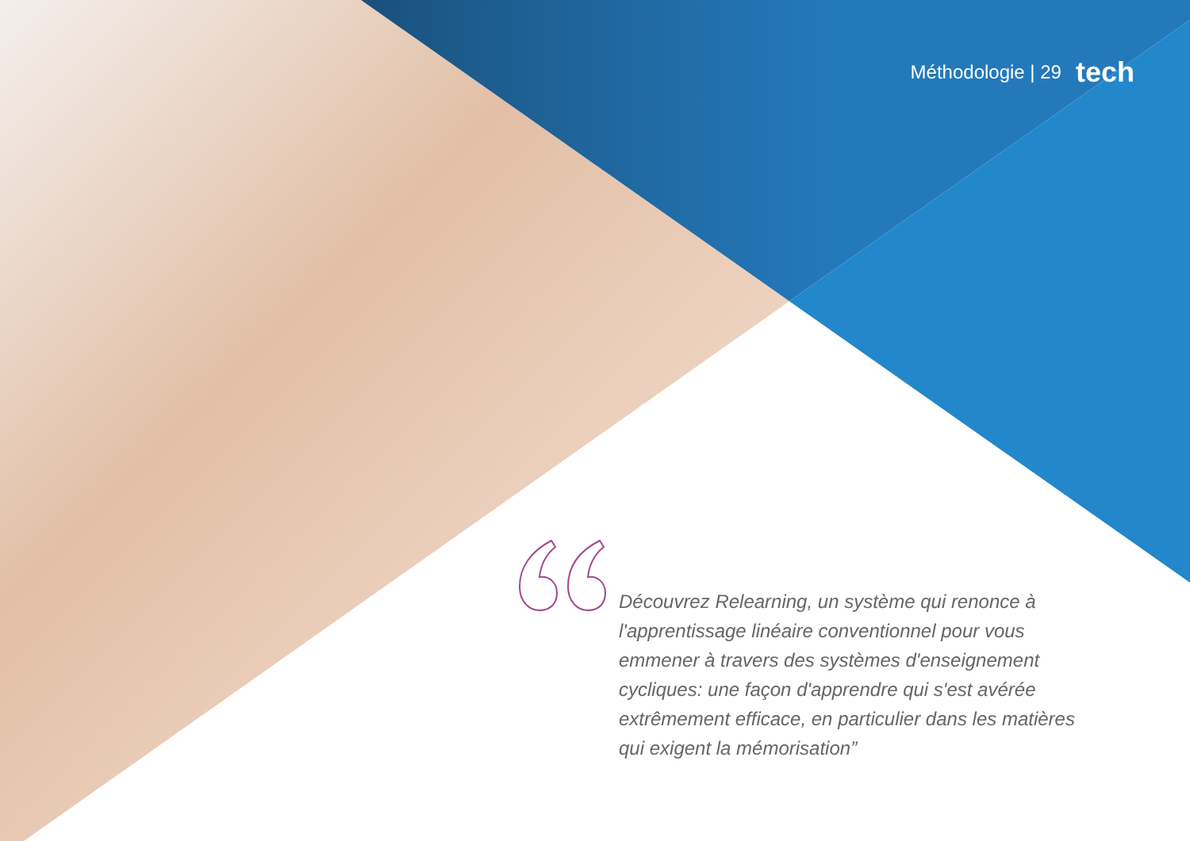Méthodologie | 29 tech
Découvrez Relearning, un système qui renonce à l'apprentissage linéaire conventionnel pour vous emmener à travers des systèmes d'enseignement cycliques: une façon d'apprendre qui s'est avérée extrêmement efficace, en particulier dans les matières qui exigent la mémorisation”